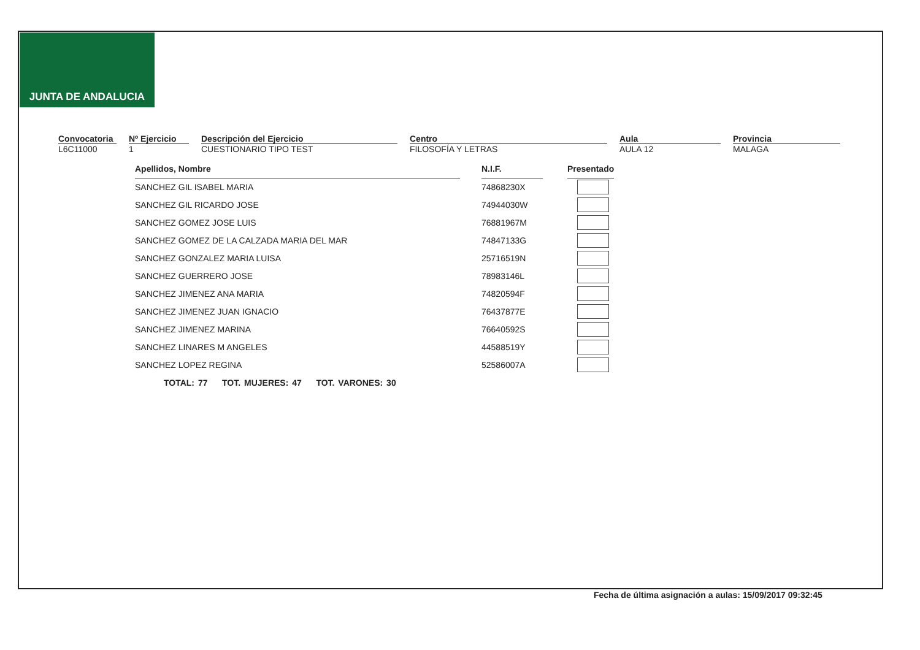JUNTA DE ANDALUCIA
Convocatoria
L6C11000
Nº Ejercicio
1
Descripción del Ejercicio
CUESTIONARIO TIPO TEST
Centro
FILOSOFÍA Y LETRAS
Aula
AULA 12
Provincia
MALAGA
| Apellidos, Nombre | | N.I.F. | | Presentado |
| SANCHEZ GIL ISABEL MARIA | | 74868230X | | |
| SANCHEZ GIL RICARDO JOSE | | 74944030W | | |
| SANCHEZ GOMEZ JOSE LUIS | | 76881967M | | |
| SANCHEZ GOMEZ DE LA CALZADA MARIA DEL MAR | | 74847133G | | |
| SANCHEZ GONZALEZ MARIA LUISA | | 25716519N | | |
| SANCHEZ GUERRERO JOSE | | 78983146L | | |
| SANCHEZ JIMENEZ ANA MARIA | | 74820594F | | |
| SANCHEZ JIMENEZ JUAN IGNACIO | | 76437877E | | |
| SANCHEZ JIMENEZ MARINA | | 76640592S | | |
| SANCHEZ LINARES M ANGELES | | 44588519Y | | |
| SANCHEZ LOPEZ REGINA | | 52586007A | | |
TOTAL: 77 TOT. MUJERES: 47 TOT. VARONES: 30
Fecha de última asignación a aulas: 15/09/2017 09:32:45